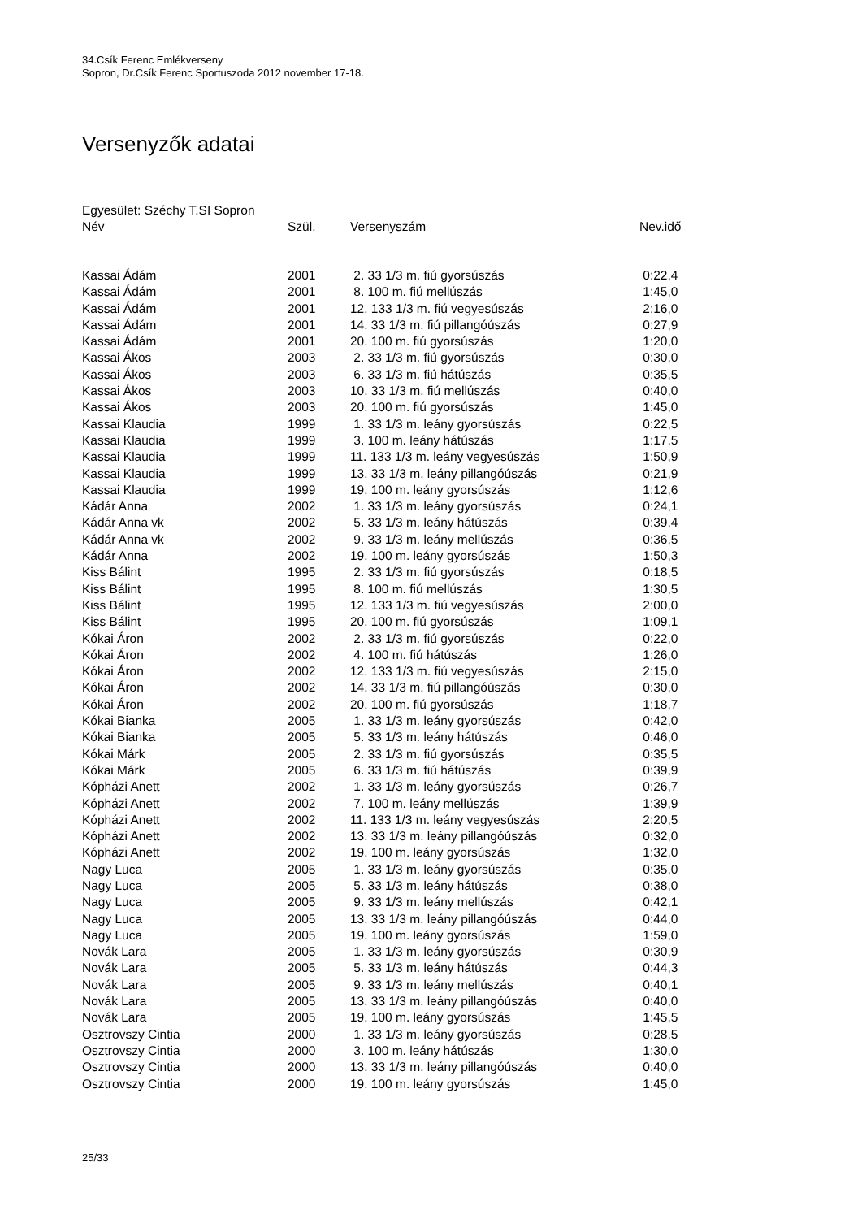34.Csík Ferenc Emlékverseny
Sopron, Dr.Csík Ferenc Sportuszoda 2012 november 17-18.
Versenyzők adatai
Egyesület: Széchy T.SI Sopron
| Név | Szül. | Versenyszám | Nev.idő |
| --- | --- | --- | --- |
| Kassai Ádám | 2001 | 2. 33 1/3 m. fiú gyorsúszás | 0:22,4 |
| Kassai Ádám | 2001 | 8. 100 m. fiú mellúszás | 1:45,0 |
| Kassai Ádám | 2001 | 12. 133 1/3 m. fiú vegyesúszás | 2:16,0 |
| Kassai Ádám | 2001 | 14. 33 1/3 m. fiú pillangóúszás | 0:27,9 |
| Kassai Ádám | 2001 | 20. 100 m. fiú gyorsúszás | 1:20,0 |
| Kassai Ákos | 2003 | 2. 33 1/3 m. fiú gyorsúszás | 0:30,0 |
| Kassai Ákos | 2003 | 6. 33 1/3 m. fiú hátúszás | 0:35,5 |
| Kassai Ákos | 2003 | 10. 33 1/3 m. fiú mellúszás | 0:40,0 |
| Kassai Ákos | 2003 | 20. 100 m. fiú gyorsúszás | 1:45,0 |
| Kassai Klaudia | 1999 | 1. 33 1/3 m. leány gyorsúszás | 0:22,5 |
| Kassai Klaudia | 1999 | 3. 100 m. leány hátúszás | 1:17,5 |
| Kassai Klaudia | 1999 | 11. 133 1/3 m. leány vegyesúszás | 1:50,9 |
| Kassai Klaudia | 1999 | 13. 33 1/3 m. leány pillangóúszás | 0:21,9 |
| Kassai Klaudia | 1999 | 19. 100 m. leány gyorsúszás | 1:12,6 |
| Kádár Anna | 2002 | 1. 33 1/3 m. leány gyorsúszás | 0:24,1 |
| Kádár Anna vk | 2002 | 5. 33 1/3 m. leány hátúszás | 0:39,4 |
| Kádár Anna vk | 2002 | 9. 33 1/3 m. leány mellúszás | 0:36,5 |
| Kádár Anna | 2002 | 19. 100 m. leány gyorsúszás | 1:50,3 |
| Kiss Bálint | 1995 | 2. 33 1/3 m. fiú gyorsúszás | 0:18,5 |
| Kiss Bálint | 1995 | 8. 100 m. fiú mellúszás | 1:30,5 |
| Kiss Bálint | 1995 | 12. 133 1/3 m. fiú vegyesúszás | 2:00,0 |
| Kiss Bálint | 1995 | 20. 100 m. fiú gyorsúszás | 1:09,1 |
| Kókai Áron | 2002 | 2. 33 1/3 m. fiú gyorsúszás | 0:22,0 |
| Kókai Áron | 2002 | 4. 100 m. fiú hátúszás | 1:26,0 |
| Kókai Áron | 2002 | 12. 133 1/3 m. fiú vegyesúszás | 2:15,0 |
| Kókai Áron | 2002 | 14. 33 1/3 m. fiú pillangóúszás | 0:30,0 |
| Kókai Áron | 2002 | 20. 100 m. fiú gyorsúszás | 1:18,7 |
| Kókai Bianka | 2005 | 1. 33 1/3 m. leány gyorsúszás | 0:42,0 |
| Kókai Bianka | 2005 | 5. 33 1/3 m. leány hátúszás | 0:46,0 |
| Kókai Márk | 2005 | 2. 33 1/3 m. fiú gyorsúszás | 0:35,5 |
| Kókai Márk | 2005 | 6. 33 1/3 m. fiú hátúszás | 0:39,9 |
| Kópházi Anett | 2002 | 1. 33 1/3 m. leány gyorsúszás | 0:26,7 |
| Kópházi Anett | 2002 | 7. 100 m. leány mellúszás | 1:39,9 |
| Kópházi Anett | 2002 | 11. 133 1/3 m. leány vegyesúszás | 2:20,5 |
| Kópházi Anett | 2002 | 13. 33 1/3 m. leány pillangóúszás | 0:32,0 |
| Kópházi Anett | 2002 | 19. 100 m. leány gyorsúszás | 1:32,0 |
| Nagy Luca | 2005 | 1. 33 1/3 m. leány gyorsúszás | 0:35,0 |
| Nagy Luca | 2005 | 5. 33 1/3 m. leány hátúszás | 0:38,0 |
| Nagy Luca | 2005 | 9. 33 1/3 m. leány mellúszás | 0:42,1 |
| Nagy Luca | 2005 | 13. 33 1/3 m. leány pillangóúszás | 0:44,0 |
| Nagy Luca | 2005 | 19. 100 m. leány gyorsúszás | 1:59,0 |
| Novák Lara | 2005 | 1. 33 1/3 m. leány gyorsúszás | 0:30,9 |
| Novák Lara | 2005 | 5. 33 1/3 m. leány hátúszás | 0:44,3 |
| Novák Lara | 2005 | 9. 33 1/3 m. leány mellúszás | 0:40,1 |
| Novák Lara | 2005 | 13. 33 1/3 m. leány pillangóúszás | 0:40,0 |
| Novák Lara | 2005 | 19. 100 m. leány gyorsúszás | 1:45,5 |
| Osztrovszy Cintia | 2000 | 1. 33 1/3 m. leány gyorsúszás | 0:28,5 |
| Osztrovszy Cintia | 2000 | 3. 100 m. leány hátúszás | 1:30,0 |
| Osztrovszy Cintia | 2000 | 13. 33 1/3 m. leány pillangóúszás | 0:40,0 |
| Osztrovszy Cintia | 2000 | 19. 100 m. leány gyorsúszás | 1:45,0 |
25/33